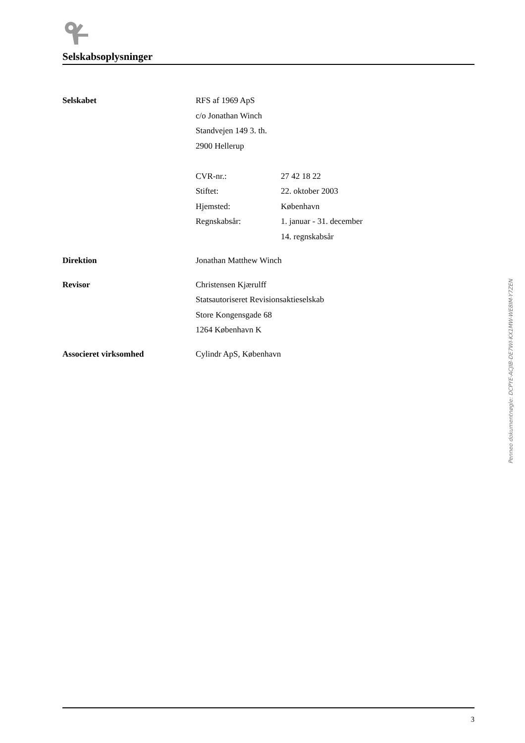Selskabsoplysninger
Selskabet RFS af 1969 ApS
c/o Jonathan Winch
Standvejen 149 3. th.
2900 Hellerup
CVR-nr.: 27 42 18 22
Stiftet: 22. oktober 2003
Hjemsted: København
Regnskabsår: 1. januar - 31. december
14. regnskabsår
Direktion Jonathan Matthew Winch
Revisor Christensen Kjærulff
Statsautoriseret Revisionsaktieselskab
Store Kongensgade 68
1264 København K
Associeret virksomhed Cylindr ApS, København
3
Penneo dokumentnøgle: DCPYE-ACJIB-DE7WI-KX1MW-WE8IM-Y7ZEN